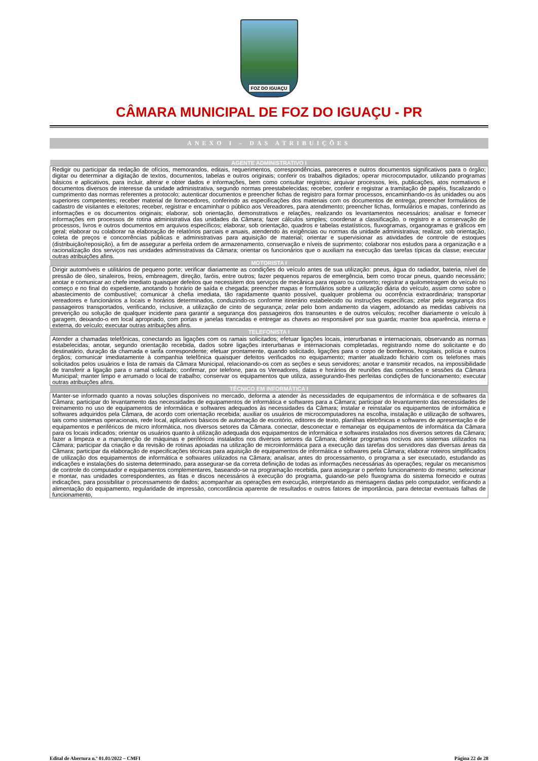FOZ DO IGUAÇU
CÂMARA MUNICIPAL DE FOZ DO IGUAÇU - PR
ANEXO I – DAS ATRIBUIÇÕES
| AGENTE ADMINISTRATIVO I |
| --- |
| Redigir ou participar da redação de ofícios, memorandos, editais, requerimentos, correspondências, pareceres e outros documentos significativos para o órgão; digitar ou determinar a digitação de textos, documentos, tabelas e outros originais; conferir os trabalhos digitados; operar microcomputador, utilizando programas básicos e aplicativos, para incluir, alterar e obter dados e informações, bem como consultar registros; arquivar processos, leis, publicações, atos normativos e documentos diversos de interesse da unidade administrativa, segundo normas preestabelecidas; receber, conferir e registrar a tramitação de papéis, fiscalizando o cumprimento das normas referentes a protocolo; autenticar documentos e preencher fichas de registro para formar processos, encaminhando-os às unidades ou aos superiores competentes; receber material de fornecedores, conferindo as especificações dos materiais com os documentos de entrega; preencher formulários de cadastro de visitantes e eleitores; receber, registrar e encaminhar o público aos Vereadores, para atendimento; preencher fichas, formulários e mapas, conferindo as informações e os documentos originais; elaborar, sob orientação, demonstrativos e relações, realizando os levantamentos necessários; analisar e fornecer informações em processos de rotina administrativa das unidades da Câmara; fazer cálculos simples; coordenar a classificação, o registro e a conservação de processos, livros e outros documentos em arquivos específicos; elaborar, sob orientação, quadros e tabelas estatísticos, fluxogramas, organogramas e gráficos em geral; elaborar ou colaborar na elaboração de relatórios parciais e anuais, atendendo às exigências ou normas da unidade administrativa; realizar, sob orientação, coleta de preços e concorrências públicas e administrativas para aquisição de material; orientar e supervisionar as atividades de controle de estoques (distribuição/reposição), a fim de assegurar a perfeita ordem de armazenamento, conservação e níveis de suprimento; colaborar nos estudos para a organização e a racionalização dos serviços nas unidades administrativas da Câmara; orientar os funcionários que o auxiliam na execução das tarefas típicas da classe; executar outras atribuições afins. |
| MOTORISTA I |
| Dirigir automóveis e utilitários de pequeno porte; verificar diariamente as condições do veículo antes de sua utilização: pneus, água do radiador, bateria, nível de pressão de óleo, sinaleiros, freios, embreagem, direção, faróis, entre outros; fazer pequenos reparos de emergência, bem como trocar pneus, quando necessário; anotar e comunicar ao chefe imediato quaisquer defeitos que necessitem dos serviços de mecânica para reparo ou conserto; registrar a quilometragem do veículo no começo e no final do expediente, anotando o horário de saída e chegada; preencher mapas e formulários sobre a utilização diária do veículo, assim como sobre o abastecimento de combustível; comunicar à chefia imediata, tão rapidamente quanto possível, qualquer problema ou ocorrência extraordinária; transportar vereadores e funcionários a locais e horários determinados, conduzindo-os conforme itinerário estabelecido ou instruções específicas; zelar pela segurança dos passageiros transportados, verificando, inclusive, a utilização de cinto de segurança; zelar pelo bom andamento da viagem, adotando as medidas cabíveis na prevenção ou solução de qualquer incidente para garantir a segurança dos passageiros dos transeuntes e de outros veículos; recolher diariamente o veículo à garagem, deixando-o em local apropriado, com portas e janelas trancadas e entregar as chaves ao responsável por sua guarda; manter boa aparência, interna e externa, do veículo; executar outras atribuições afins. |
| TELEFONISTA I |
| Atender a chamadas telefônicas, conectando as ligações com os ramais solicitados; efetuar ligações locais, interurbanas e internacionais, observando as normas estabelecidas; anotar, segundo orientação recebida, dados sobre ligações interurbanas e internacionais completadas, registrando nome do solicitante e do destinatário, duração da chamada e tarifa correspondente; efetuar prontamente, quando solicitado, ligações para o corpo de bombeiros, hospitais, polícia e outros órgãos; comunicar imediatamente à companhia telefônica quaisquer defeitos verificados no equipamento; manter atualizado fichário com os telefones mais solicitados pelos usuários e lista de ramais da Câmara Municipal, relacionando-os com as seções e seus servidores; anotar e transmitir recados, na impossibilidade de transferir a ligação para o ramal solicitado; confirmar, por telefone, para os Vereadores, datas e horários de reuniões das comissões e sessões da Câmara Municipal; manter limpo e arrumado o local de trabalho; conservar os equipamentos que utiliza, assegurando-lhes perfeitas condições de funcionamento; executar outras atribuições afins. |
| TÉCNICO EM INFORMÁTICA I |
| Manter-se informado quanto a novas soluções disponíveis no mercado, deforma a atender às necessidades de equipamentos de informática e de softwares da Câmara; participar do levantamento das necessidades de equipamentos de informática e softwares para a Câmara; participar do levantamento das necessidades de treinamento no uso de equipamentos de informática e softwares adequados às necessidades da Câmara; instalar e reinstalar os equipamentos de informática e softwares adquiridos pela Câmara, de acordo com orientação recebida; auxiliar os usuários de microcomputadores na escolha, instalação e utilização de softwares, tais como sistemas operacionais, rede local, aplicativos básicos de automação de escritório, editores de texto, planilhas eletrônicas e softwares de apresentação e de equipamentos e periféricos de micro informática, nos diversos setores da Câmara. conectar, desconectar e remanejar os equipamentos de informática da Câmara para os locais indicados; orientar os usuários quanto à utilização adequada dos equipamentos de informática e softwares instalados nos diversos setores da Câmara; fazer a limpeza e a manutenção de máquinas e periféricos instalados nos diversos setores da Câmara; deletar programas nocivos aos sistemas utilizados na Câmara; participar da criação e da revisão de rotinas apoiadas na utilização de microinformática para a execução das tarefas dos servidores das diversas áreas da Câmara; participar da elaboração de especificações técnicas para aquisição de equipamentos de informática e softwares pela Câmara; elaborar roteiros simplificados de utilização dos equipamentos de informática e softwares utilizados na Câmara; analisar, antes do processamento, o programa a ser executado, estudando as indicações e instalações do sistema determinado, para assegurar-se da correta definição de todas as informações necessárias às operações; regular os mecanismos de controle do computador e equipamentos complementares, baseando-se na programação recebida, para assegurar o perfeito funcionamento do mesmo; selecionar e montar, nas unidades correspondentes, as fitas e discos necessários à execução do programa, guiando-se pelo fluxograma do sistema fornecido e outras indicações, para possibilitar o processamento de dados; acompanhar as operações em execução, interpretando as mensagens dadas pelo computador, verificando a alimentação do equipamento, regularidade de impressão, concordância aparente de resultados e outros fatores de importância, para detectar eventuais falhas de funcionamento, |
Edital de Abertura n.º 01.01/2022 – CMFI Página 22 de 28